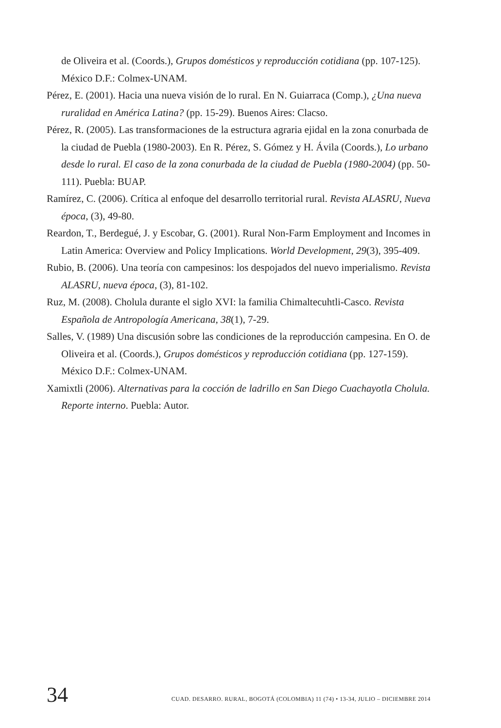de Oliveira et al. (Coords.), Grupos domésticos y reproducción cotidiana (pp. 107-125). México D.F.: Colmex-UNAM.
Pérez, E. (2001). Hacia una nueva visión de lo rural. En N. Guiarraca (Comp.), ¿Una nueva ruralidad en América Latina? (pp. 15-29). Buenos Aires: Clacso.
Pérez, R. (2005). Las transformaciones de la estructura agraria ejidal en la zona conurbada de la ciudad de Puebla (1980-2003). En R. Pérez, S. Gómez y H. Ávila (Coords.), Lo urbano desde lo rural. El caso de la zona conurbada de la ciudad de Puebla (1980-2004) (pp. 50-111). Puebla: BUAP.
Ramírez, C. (2006). Crítica al enfoque del desarrollo territorial rural. Revista ALASRU, Nueva época, (3), 49-80.
Reardon, T., Berdegué, J. y Escobar, G. (2001). Rural Non-Farm Employment and Incomes in Latin America: Overview and Policy Implications. World Development, 29(3), 395-409.
Rubio, B. (2006). Una teoría con campesinos: los despojados del nuevo imperialismo. Revista ALASRU, nueva época, (3), 81-102.
Ruz, M. (2008). Cholula durante el siglo XVI: la familia Chimaltecuhtli-Casco. Revista Española de Antropología Americana, 38(1), 7-29.
Salles, V. (1989) Una discusión sobre las condiciones de la reproducción campesina. En O. de Oliveira et al. (Coords.), Grupos domésticos y reproducción cotidiana (pp. 127-159). México D.F.: Colmex-UNAM.
Xamixtli (2006). Alternativas para la cocción de ladrillo en San Diego Cuachayotla Cholula. Reporte interno. Puebla: Autor.
34 CUAD. DESARRO. RURAL, BOGOTÁ (COLOMBIA) 11 (74) • 13-34, JULIO – DICIEMBRE 2014